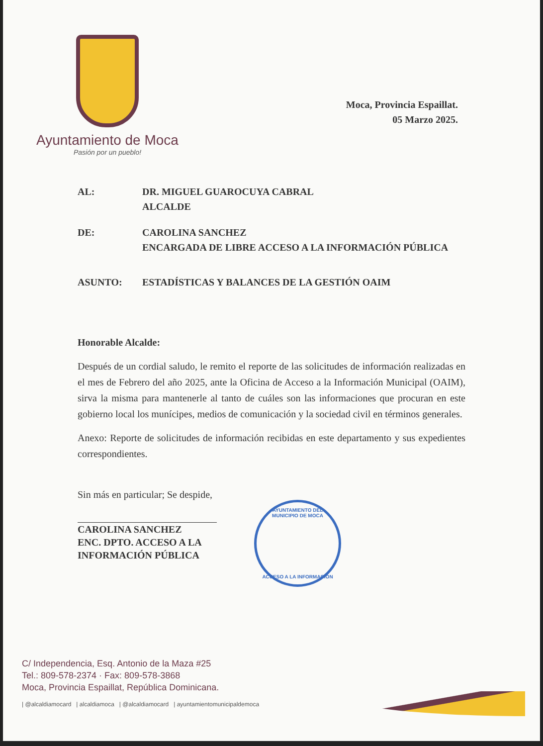Ayuntamiento de Moca
Pasión por un pueblo!
Moca, Provincia Espaillat.
05 Marzo 2025.
AL: DR. MIGUEL GUAROCUYA CABRAL
ALCALDE
DE: CAROLINA SANCHEZ
ENCARGADA DE LIBRE ACCESO A LA INFORMACIÓN PÚBLICA
ASUNTO: ESTADÍSTICAS Y BALANCES DE LA GESTIÓN OAIM
Honorable Alcalde:
Después de un cordial saludo, le remito el reporte de las solicitudes de información realizadas en el mes de Febrero del año 2025, ante la Oficina de Acceso a la Información Municipal (OAIM), sirva la misma para mantenerle al tanto de cuáles son las informaciones que procuran en este gobierno local los munícipes, medios de comunicación y la sociedad civil en términos generales.
Anexo: Reporte de solicitudes de información recibidas en este departamento y sus expedientes correspondientes.
Sin más en particular; Se despide,
CAROLINA SANCHEZ
ENC. DPTO. ACCESO A LA
INFORMACIÓN PÚBLICA
AYUNTAMIENTO DEL MUNICIPIO DE MOCA
ACCESO A LA INFORMACIÓN
C/ Independencia, Esq. Antonio de la Maza #25
Tel.: 809-578-2374 · Fax: 809-578-3868
Moca, Provincia Espaillat, República Dominicana.
| @alcaldiamocard | alcaldiamoca | @alcaldiamocard | ayuntamientomunicipaldemoca